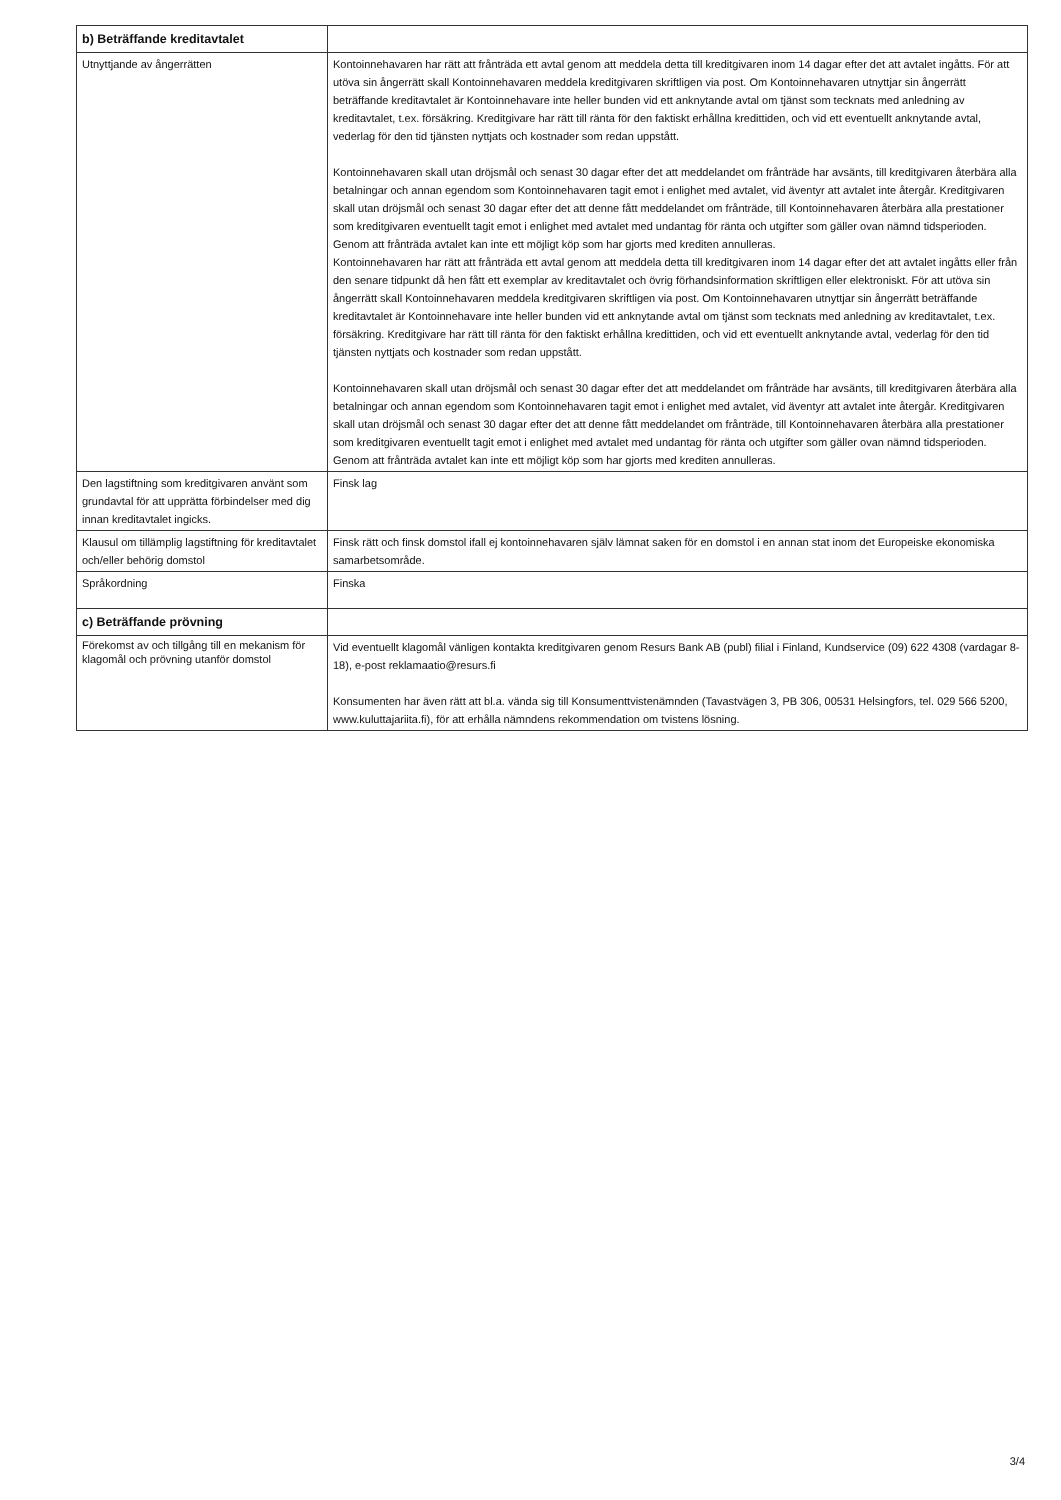| b) Beträffande kreditavtalet | |
| --- | --- |
| Utnyttjande av ångerrätten | Kontoinnehavaren har rätt att frånträda ett avtal genom att meddela detta till kreditgivaren inom 14 dagar efter det att avtalet ingåtts. För att utöva sin ångerrätt skall Kontoinnehavaren meddela kreditgivaren skriftligen via post. Om Kontoinnehavaren utnyttjar sin ångerrätt beträffande kreditavtalet är Kontoinnehavare inte heller bunden vid ett anknytande avtal om tjänst som tecknats med anledning av kreditavtalet, t.ex. försäkring. Kreditgivare har rätt till ränta för den faktiskt erhållna kredittiden, och vid ett eventuellt anknytande avtal, vederlag för den tid tjänsten nyttjats och kostnader som redan uppstått. Kontoinnehavaren skall utan dröjsmål och senast 30 dagar efter det att meddelandet om frånträde har avsänts, till kreditgivaren återbära alla betalningar och annan egendom som Kontoinnehavaren tagit emot i enlighet med avtalet, vid äventyr att avtalet inte återgår. Kreditgivaren skall utan dröjsmål och senast 30 dagar efter det att denne fått meddelandet om frånträde, till Kontoinnehavaren återbära alla prestationer som kreditgivaren eventuellt tagit emot i enlighet med avtalet med undantag för ränta och utgifter som gäller ovan nämnd tidsperioden. Genom att frånträda avtalet kan inte ett möjligt köp som har gjorts med krediten annulleras. Kontoinnehavaren har rätt att frånträda ett avtal genom att meddela detta till kreditgivaren inom 14 dagar efter det att avtalet ingåtts eller från den senare tidpunkt då hen fått ett exemplar av kreditavtalet och övrig förhandsinformation skriftligen eller elektroniskt. För att utöva sin ångerrätt skall Kontoinnehavaren meddela kreditgivaren skriftligen via post. Om Kontoinnehavaren utnyttjar sin ångerrätt beträffande kreditavtalet är Kontoinnehavare inte heller bunden vid ett anknytande avtal om tjänst som tecknats med anledning av kreditavtalet, t.ex. försäkring. Kreditgivare har rätt till ränta för den faktiskt erhållna kredittiden, och vid ett eventuellt anknytande avtal, vederlag för den tid tjänsten nyttjats och kostnader som redan uppstått. Kontoinnehavaren skall utan dröjsmål och senast 30 dagar efter det att meddelandet om frånträde har avsänts, till kreditgivaren återbära alla betalningar och annan egendom som Kontoinnehavaren tagit emot i enlighet med avtalet, vid äventyr att avtalet inte återgår. Kreditgivaren skall utan dröjsmål och senast 30 dagar efter det att denne fått meddelandet om frånträde, till Kontoinnehavaren återbära alla prestationer som kreditgivaren eventuellt tagit emot i enlighet med avtalet med undantag för ränta och utgifter som gäller ovan nämnd tidsperioden. Genom att frånträda avtalet kan inte ett möjligt köp som har gjorts med krediten annulleras. |
| Den lagstiftning som kreditgivaren använt som grundavtal för att upprätta förbindelser med dig innan kreditavtalet ingicks. | Finsk lag |
| Klausul om tillämplig lagstiftning för kreditavtalet och/eller behörig domstol | Finsk rätt och finsk domstol ifall ej kontoinnehavaren själv lämnat saken för en domstol i en annan stat inom det Europeiske ekonomiska samarbetsområde. |
| Språkordning | Finska |
| c) Beträffande prövning | |
| Förekomst av och tillgång till en mekanism för klagomål och prövning utanför domstol | Vid eventuellt klagomål vänligen kontakta kreditgivaren genom Resurs Bank AB (publ) filial i Finland, Kundservice (09) 622 4308 (vardagar 8-18), e-post reklamaatio@resurs.fi Konsumenten har även rätt att bl.a. vända sig till Konsumenttvistenämnden (Tavastvägen 3, PB 306, 00531 Helsingfors, tel. 029 566 5200, www.kuluttajariita.fi), för att erhålla nämndens rekommendation om tvistens lösning. |
3/4